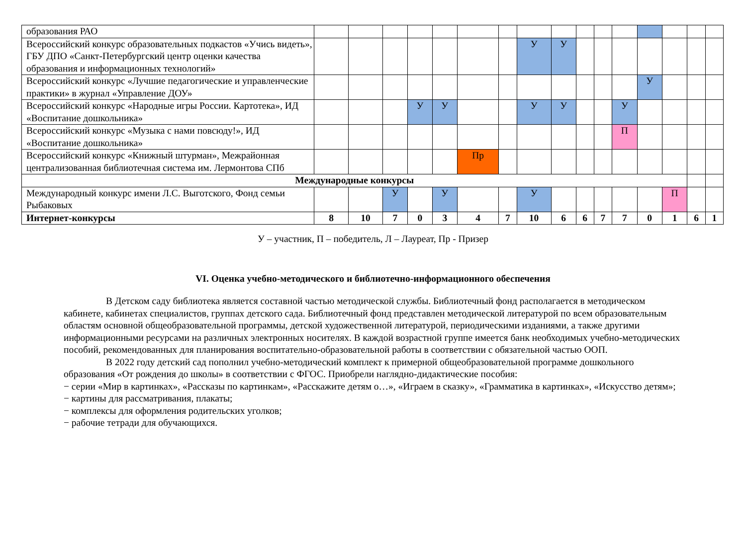| образования РАО | | | | | | | | | | | | | | | | |
| Всероссийский конкурс образовательных подкастов «Учись видеть», ГБУ ДПО «Санкт-Петербургский центр оценки качества образования и информационных технологий» | | | | | | | | У | У | | | | | | | |
| Всероссийский конкурс «Лучшие педагогические и управленческие практики» в журнал «Управление ДОУ» | | | | | | | | | | | | | У | | | |
| Всероссийский конкурс «Народные игры России. Картотека», ИД «Воспитание дошкольника» | | | | У | У | | | У | У | | | У | | | | |
| Всероссийский конкурс «Музыка с нами повсюду!», ИД «Воспитание дошкольника» | | | | | | | | | | | | П | | | | |
| Всероссийский конкурс «Книжный штурман», Межрайонная централизованная библиотечная система им. Лермонтова СПб | | | | | | Пр | | | | | | | | | | |
| Международные конкурсы | | | | | | | | | | | | | | | | |
| Международный конкурс имени Л.С. Выготского, Фонд семьи Рыбаковых | | | У | | У | | | У | | | | | | П | | |
| Интернет-конкурсы | 8 | 10 | 7 | 0 | 3 | 4 | 7 | 10 | 6 | 6 | 7 | 7 | 0 | 1 | 6 | 1 |
У – участник, П – победитель, Л – Лауреат, Пр - Призер
VI. Оценка учебно-методического и библиотечно-информационного обеспечения
В Детском саду библиотека является составной частью методической службы. Библиотечный фонд располагается в методическом кабинете, кабинетах специалистов, группах детского сада. Библиотечный фонд представлен методической литературой по всем образовательным областям основной общеобразовательной программы, детской художественной литературой, периодическими изданиями, а также другими информационными ресурсами на различных электронных носителях. В каждой возрастной группе имеется банк необходимых учебно-методических пособий, рекомендованных для планирования воспитательно-образовательной работы в соответствии с обязательной частью ООП.
В 2022 году детский сад пополнил учебно-методический комплект к примерной общеобразовательной программе дошкольного образования «От рождения до школы» в соответствии с ФГОС. Приобрели наглядно-дидактические пособия:
− серии «Мир в картинках», «Рассказы по картинкам», «Расскажите детям о…», «Играем в сказку», «Грамматика в картинках», «Искусство детям»;
− картины для рассматривания, плакаты;
− комплексы для оформления родительских уголков;
− рабочие тетради для обучающихся.